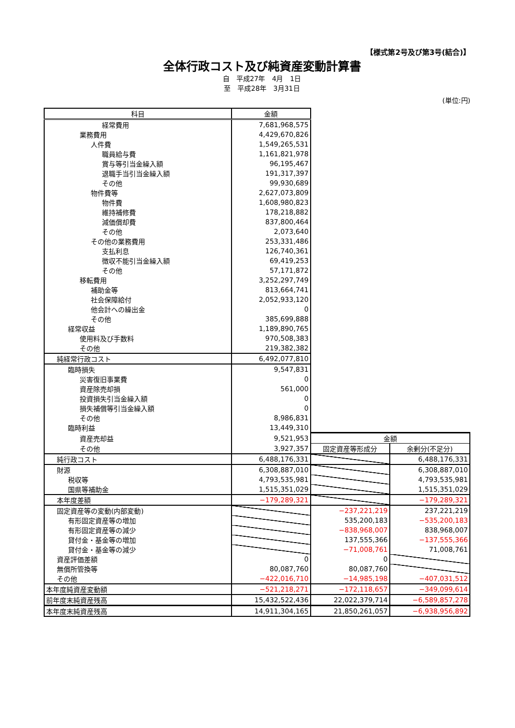【様式第2号及び第3号(結合)】
全体行政コスト及び純資産変動計算書
自　平成27年　4月　1日
至　平成28年　3月31日
(単位:円)
| 科目 | 金額 | | |
| 経常費用 | 7,681,968,575 | | |
| 業務費用 | 4,429,670,826 | | |
| 人件費 | 1,549,265,531 | | |
| 職員給与費 | 1,161,821,978 | | |
| 賞与等引当金繰入額 | 96,195,467 | | |
| 退職手当引当金繰入額 | 191,317,397 | | |
| その他 | 99,930,689 | | |
| 物件費等 | 2,627,073,809 | | |
| 物件費 | 1,608,980,823 | | |
| 維持補修費 | 178,218,882 | | |
| 減価償却費 | 837,800,464 | | |
| その他 | 2,073,640 | | |
| その他の業務費用 | 253,331,486 | | |
| 支払利息 | 126,740,361 | | |
| 徴収不能引当金繰入額 | 69,419,253 | | |
| その他 | 57,171,872 | | |
| 移転費用 | 3,252,297,749 | | |
| 補助金等 | 813,664,741 | | |
| 社会保障給付 | 2,052,933,120 | | |
| 他会計への繰出金 | 0 | | |
| その他 | 385,699,888 | | |
| 経常収益 | 1,189,890,765 | | |
| 使用料及び手数料 | 970,508,383 | | |
| その他 | 219,382,382 | | |
| 純経常行政コスト | 6,492,077,810 | | |
| 臨時損失 | 9,547,831 | | |
| 災害復旧事業費 | 0 | | |
| 資産除売却損 | 561,000 | | |
| 投資損失引当金繰入額 | 0 | | |
| 損失補償等引当金繰入額 | 0 | | |
| その他 | 8,986,831 | | |
| 臨時利益 | 13,449,310 | | |
| 資産売却益 | 9,521,953 | 金額 | |
| その他 | 3,927,357 | 固定資産等形成分 | 余剰分(不足分) |
| 純行政コスト | 6,488,176,331 | | 6,488,176,331 |
| 財源 | 6,308,887,010 | | 6,308,887,010 |
| 税収等 | 4,793,535,981 | | 4,793,535,981 |
| 国県等補助金 | 1,515,351,029 | | 1,515,351,029 |
| 本年度差額 | −179,289,321 | | −179,289,321 |
| 固定資産等の変動(内部変動) | | −237,221,219 | 237,221,219 |
| 有形固定資産等の増加 | | 535,200,183 | −535,200,183 |
| 有形固定資産等の減少 | | −838,968,007 | 838,968,007 |
| 貸付金・基金等の増加 | | 137,555,366 | −137,555,366 |
| 貸付金・基金等の減少 | | −71,008,761 | 71,008,761 |
| 資産評価差額 | 0 | 0 | |
| 無償所管換等 | 80,087,760 | 80,087,760 | |
| その他 | −422,016,710 | −14,985,198 | −407,031,512 |
| 本年度純資産変動額 | −521,218,271 | −172,118,657 | −349,099,614 |
| 前年度末純資産残高 | 15,432,522,436 | 22,022,379,714 | −6,589,857,278 |
| 本年度末純資産残高 | 14,911,304,165 | 21,850,261,057 | −6,938,956,892 |